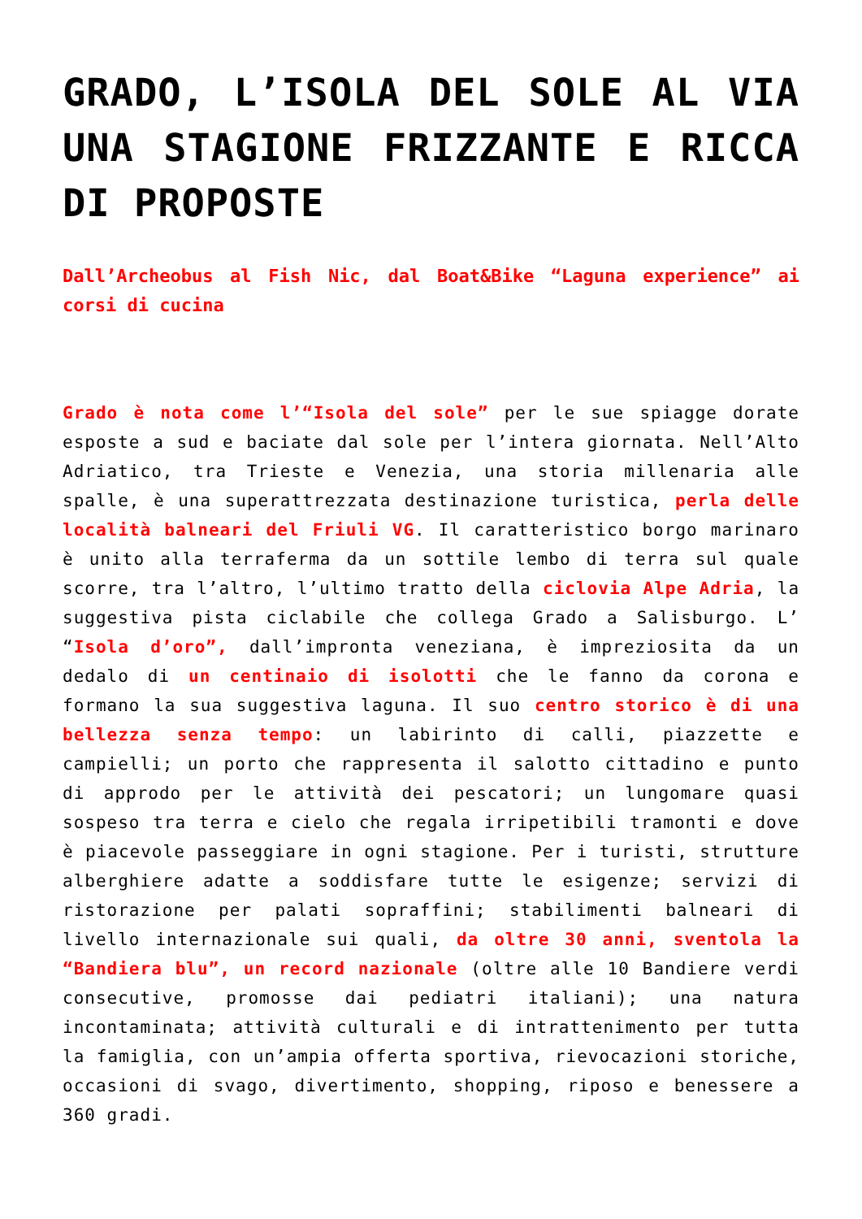GRADO, L’ISOLA DEL SOLE AL VIA UNA STAGIONE FRIZZANTE E RICCA DI PROPOSTE
Dall’Archeobus al Fish Nic, dal Boat&Bike “Laguna experience” ai corsi di cucina
Grado è nota come l’“Isola del sole” per le sue spiagge dorate esposte a sud e baciate dal sole per l’intera giornata. Nell’Alto Adriatico, tra Trieste e Venezia, una storia millenaria alle spalle, è una superattrezzata destinazione turistica, perla delle località balneari del Friuli VG. Il caratteristico borgo marinaro è unito alla terraferma da un sottile lembo di terra sul quale scorre, tra l’altro, l’ultimo tratto della ciclovia Alpe Adria, la suggestiva pista ciclabile che collega Grado a Salisburgo. L’ “Isola d’oro”, dall’impronta veneziana, è impreziosita da un dedalo di un centinaio di isolotti che le fanno da corona e formano la sua suggestiva laguna. Il suo centro storico è di una bellezza senza tempo: un labirinto di calli, piazzette e campielli; un porto che rappresenta il salotto cittadino e punto di approdo per le attività dei pescatori; un lungomare quasi sospeso tra terra e cielo che regala irripetibili tramonti e dove è piacevole passeggiare in ogni stagione. Per i turisti, strutture alberghiere adatte a soddisfare tutte le esigenze; servizi di ristorazione per palati sopraffini; stabilimenti balneari di livello internazionale sui quali, da oltre 30 anni, sventola la “Bandiera blu”, un record nazionale (oltre alle 10 Bandiere verdi consecutive, promosse dai pediatri italiani); una natura incontaminata; attività culturali e di intrattenimento per tutta la famiglia, con un’ampia offerta sportiva, rievocazioni storiche, occasioni di svago, divertimento, shopping, riposo e benessere a 360 gradi.